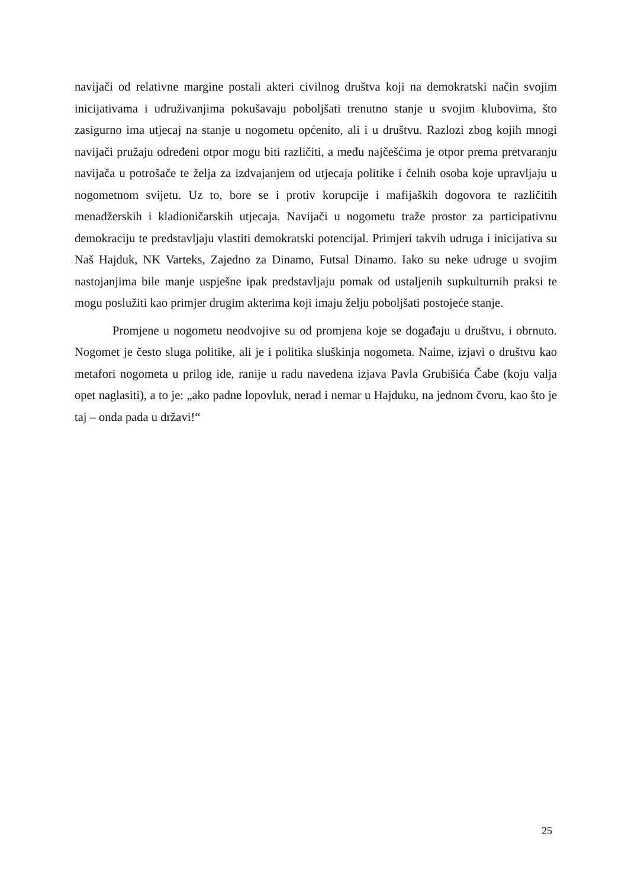navijači od relativne margine postali akteri civilnog društva koji na demokratski način svojim inicijativama i udruživanjima pokušavaju poboljšati trenutno stanje u svojim klubovima, što zasigurno ima utjecaj na stanje u nogometu općenito, ali i u društvu. Razlozi zbog kojih mnogi navijači pružaju određeni otpor mogu biti različiti, a među najčešćima je otpor prema pretvaranju navijača u potrošače te želja za izdvajanjem od utjecaja politike i čelnih osoba koje upravljaju u nogometnom svijetu. Uz to, bore se i protiv korupcije i mafijaških dogovora te različitih menadžerskih i kladioničarskih utjecaja. Navijači u nogometu traže prostor za participativnu demokraciju te predstavljaju vlastiti demokratski potencijal. Primjeri takvih udruga i inicijativa su Naš Hajduk, NK Varteks, Zajedno za Dinamo, Futsal Dinamo. Iako su neke udruge u svojim nastojanjima bile manje uspješne ipak predstavljaju pomak od ustaljenih supkulturnih praksi te mogu poslužiti kao primjer drugim akterima koji imaju želju poboljšati postojeće stanje.
Promjene u nogometu neodvojive su od promjena koje se događaju u društvu, i obrnuto. Nogomet je često sluga politike, ali je i politika sluškinja nogometa. Naime, izjavi o društvu kao metafori nogometa u prilog ide, ranije u radu navedena izjava Pavla Grubišića Čabe (koju valja opet naglasiti), a to je: „ako padne lopovluk, nerad i nemar u Hajduku, na jednom čvoru, kao što je taj – onda pada u državi!“
25